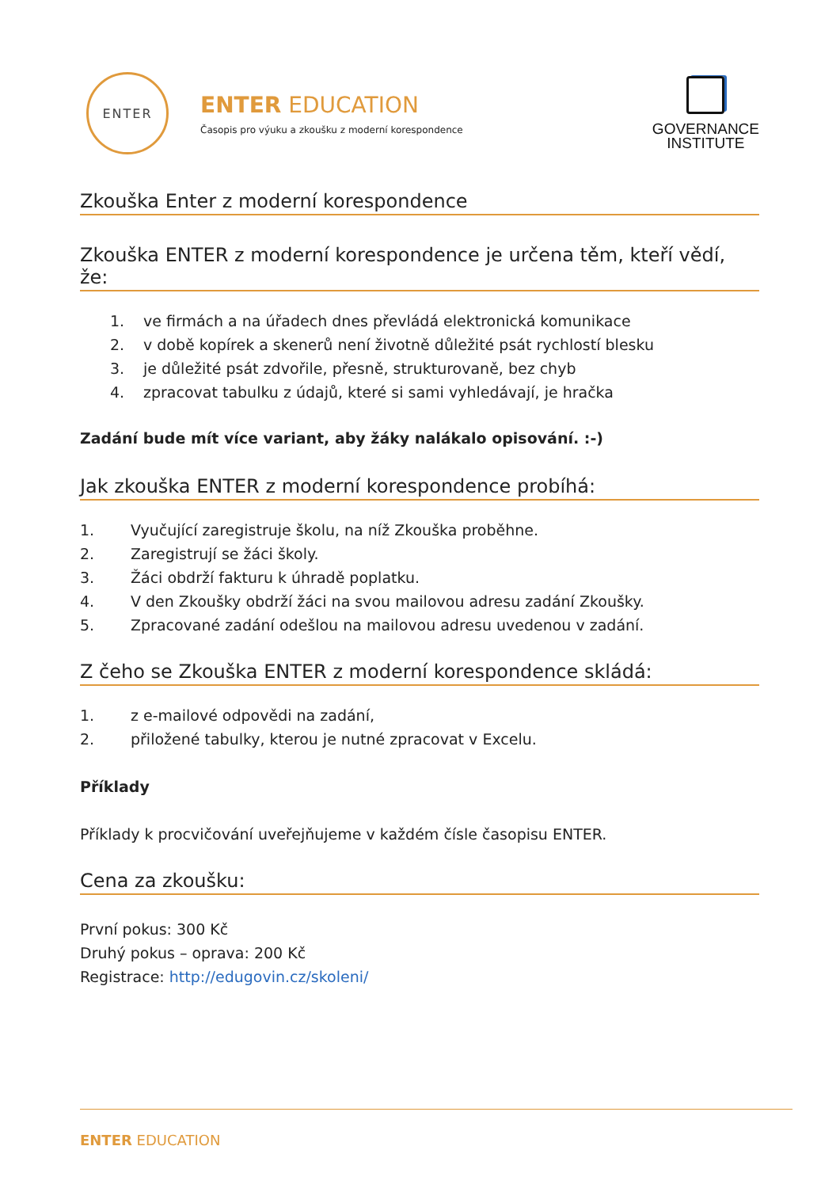ENTER
ENTER EDUCATION
Časopis pro výuku a zkoušku z moderní korespondence
GOVERNANCE
INSTITUTE
Zkouška Enter z moderní korespondence
Zkouška ENTER z moderní korespondence je určena těm, kteří vědí, že:
1. ve firmách a na úřadech dnes převládá elektronická komunikace
2. v době kopírek a skenerů není životně důležité psát rychlostí blesku
3. je důležité psát zdvořile, přesně, strukturovaně, bez chyb
4. zpracovat tabulku z údajů, které si sami vyhledávají, je hračka
Zadání bude mít více variant, aby žáky nalákalo opisování. :-)
Jak zkouška ENTER z moderní korespondence probíhá:
1. Vyučující zaregistruje školu, na níž Zkouška proběhne.
2. Zaregistrují se žáci školy.
3. Žáci obdrží fakturu k úhradě poplatku.
4. V den Zkoušky obdrží žáci na svou mailovou adresu zadání Zkoušky.
5. Zpracované zadání odešlou na mailovou adresu uvedenou v zadání.
Z čeho se Zkouška ENTER z moderní korespondence skládá:
1. z e-mailové odpovědi na zadání,
2. přiložené tabulky, kterou je nutné zpracovat v Excelu.
Příklady
Příklady k procvičování uveřejňujeme v každém čísle časopisu ENTER.
Cena za zkoušku:
První pokus: 300 Kč
Druhý pokus – oprava: 200 Kč
Registrace: http://edugovin.cz/skoleni/
ENTER EDUCATION